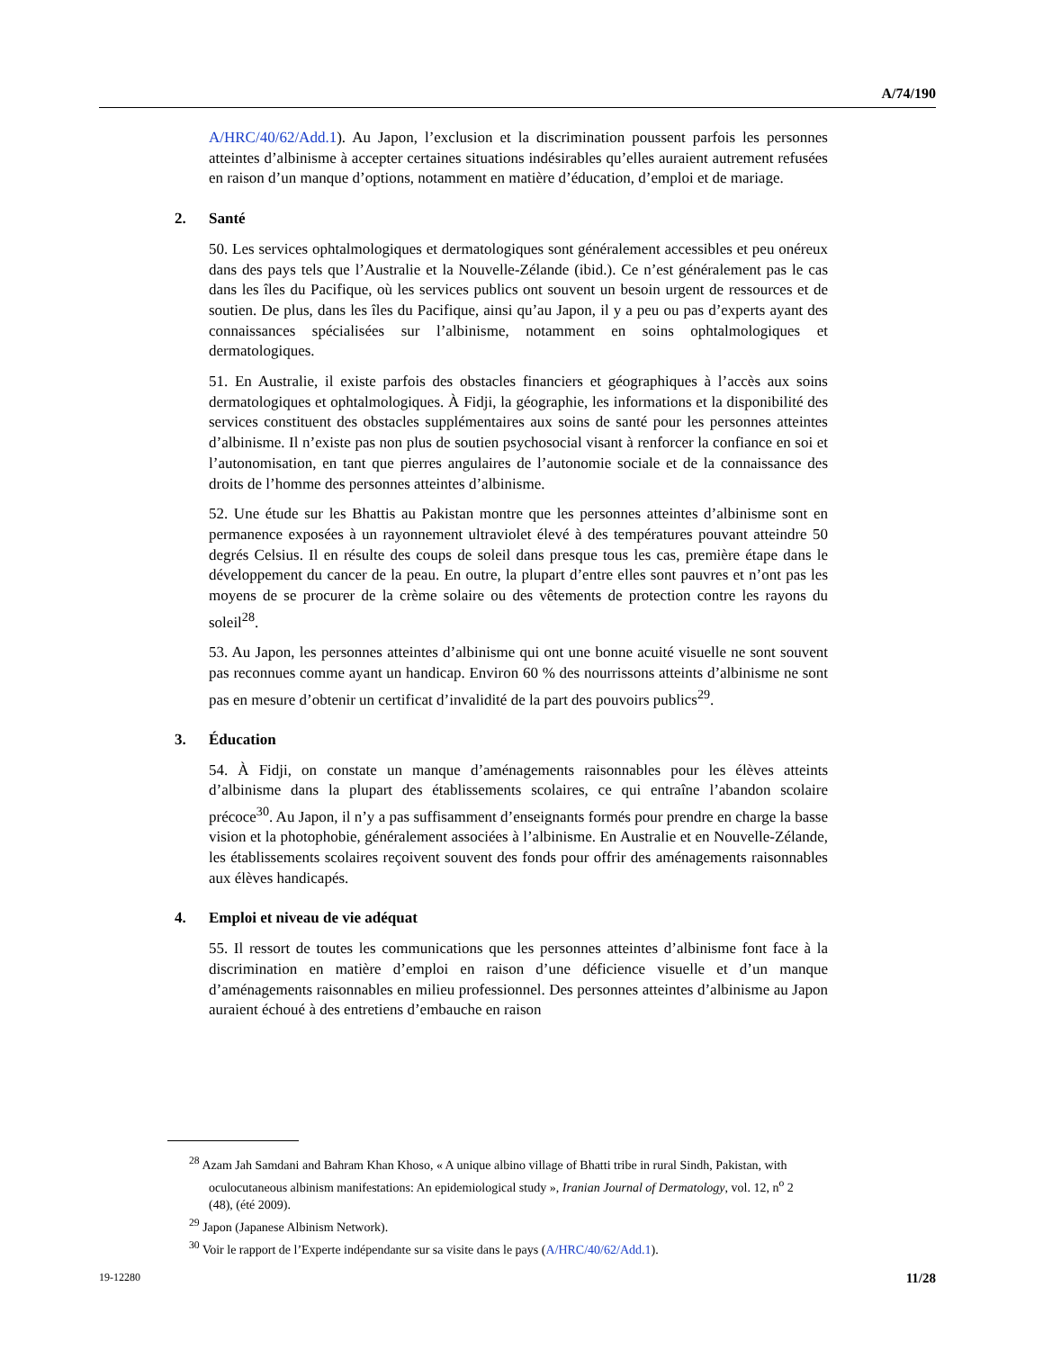A/74/190
A/HRC/40/62/Add.1). Au Japon, l’exclusion et la discrimination poussent parfois les personnes atteintes d’albinisme à accepter certaines situations indésirables qu’elles auraient autrement refusées en raison d’un manque d’options, notamment en matière d’éducation, d’emploi et de mariage.
2. Santé
50. Les services ophtalmologiques et dermatologiques sont généralement accessibles et peu onéreux dans des pays tels que l’Australie et la Nouvelle-Zélande (ibid.). Ce n’est généralement pas le cas dans les îles du Pacifique, où les services publics ont souvent un besoin urgent de ressources et de soutien. De plus, dans les îles du Pacifique, ainsi qu’au Japon, il y a peu ou pas d’experts ayant des connaissances spécialisées sur l’albinisme, notamment en soins ophtalmologiques et dermatologiques.
51. En Australie, il existe parfois des obstacles financiers et géographiques à l’accès aux soins dermatologiques et ophtalmologiques. À Fidji, la géographie, les informations et la disponibilité des services constituent des obstacles supplémentaires aux soins de santé pour les personnes atteintes d’albinisme. Il n’existe pas non plus de soutien psychosocial visant à renforcer la confiance en soi et l’autonomisation, en tant que pierres angulaires de l’autonomie sociale et de la connaissance des droits de l’homme des personnes atteintes d’albinisme.
52. Une étude sur les Bhattis au Pakistan montre que les personnes atteintes d’albinisme sont en permanence exposées à un rayonnement ultraviolet élevé à des températures pouvant atteindre 50 degrés Celsius. Il en résulte des coups de soleil dans presque tous les cas, première étape dans le développement du cancer de la peau. En outre, la plupart d’entre elles sont pauvres et n’ont pas les moyens de se procurer de la crème solaire ou des vêtements de protection contre les rayons du soleil<sup>28</sup>.
53. Au Japon, les personnes atteintes d’albinisme qui ont une bonne acuité visuelle ne sont souvent pas reconnues comme ayant un handicap. Environ 60 % des nourrissons atteints d’albinisme ne sont pas en mesure d’obtenir un certificat d’invalidité de la part des pouvoirs publics<sup>29</sup>.
3. Éducation
54. À Fidji, on constate un manque d’aménagements raisonnables pour les élèves atteints d’albinisme dans la plupart des établissements scolaires, ce qui entraîne l’abandon scolaire précoce<sup>30</sup>. Au Japon, il n’y a pas suffisamment d’enseignants formés pour prendre en charge la basse vision et la photophobie, généralement associées à l’albinisme. En Australie et en Nouvelle-Zélande, les établissements scolaires reçoivent souvent des fonds pour offrir des aménagements raisonnables aux élèves handicapés.
4. Emploi et niveau de vie adéquat
55. Il ressort de toutes les communications que les personnes atteintes d’albinisme font face à la discrimination en matière d’emploi en raison d’une déficience visuelle et d’un manque d’aménagements raisonnables en milieu professionnel. Des personnes atteintes d’albinisme au Japon auraient échoué à des entretiens d’embauche en raison
<sup>28</sup> Azam Jah Samdani and Bahram Khan Khoso, « A unique albino village of Bhatti tribe in rural Sindh, Pakistan, with oculocutaneous albinism manifestations: An epidemiological study », Iranian Journal of Dermatology, vol. 12, n<sup>o</sup> 2 (48), (été 2009).
<sup>29</sup> Japon (Japanese Albinism Network).
<sup>30</sup> Voir le rapport de l’Experte indépendante sur sa visite dans le pays (A/HRC/40/62/Add.1).
19-12280 11/28